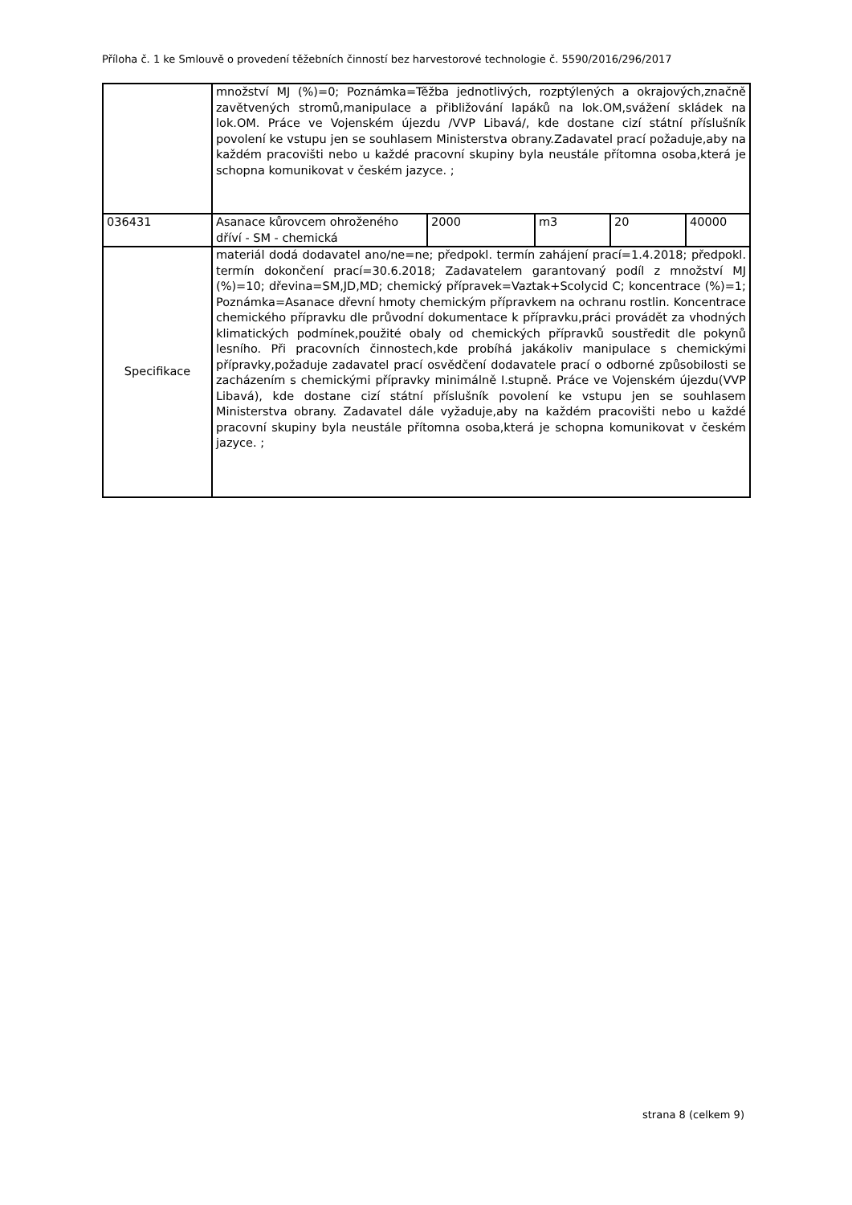Příloha č. 1 ke Smlouvě o provedení těžebních činností bez harvestorové technologie č. 5590/2016/296/2017
| | množství MJ (%)=0; Poznámka=Těžba jednotlivých, rozptýlených a okrajových,značně zavětvených stromů,manipulace a přibližování lapáků na lok.OM,svážení skládek na lok.OM. Práce ve Vojenském újezdu /VVP Libavá/, kde dostane cizí státní příslušník povolení ke vstupu jen se souhlasem Ministerstva obrany.Zadavatel prací požaduje,aby na každém pracovišti nebo u každé pracovní skupiny byla neustále přítomna osoba,která je schopna komunikovat v českém jazyce. ; | | | | |
| 036431 | Asanace kůrovcem ohroženého dříví - SM - chemická | 2000 | m3 | 20 | 40000 |
| Specifikace | materiál dodá dodavatel ano/ne=ne; předpokl. termín zahájení prací=1.4.2018; předpokl. termín dokončení prací=30.6.2018; Zadavatelem garantovaný podíl z množství MJ (%)=10; dřevina=SM,JD,MD; chemický přípravek=Vaztak+Scolycid C; koncentrace (%)=1; Poznámka=Asanace dřevní hmoty chemickým přípravkem na ochranu rostlin. Koncentrace chemického přípravku dle průvodní dokumentace k přípravku,práci provádět za vhodných klimatických podmínek,použité obaly od chemických přípravků soustředit dle pokynů lesního. Při pracovních činnostech,kde probíhá jakákoliv manipulace s chemickými přípravky,požaduje zadavatel prací osvědčení dodavatele prací o odborné způsobilosti se zacházením s chemickými přípravky minimálně I.stupně. Práce ve Vojenském újezdu(VVP Libavá), kde dostane cizí státní příslušník povolení ke vstupu jen se souhlasem Ministerstva obrany. Zadavatel dále vyžaduje,aby na každém pracovišti nebo u každé pracovní skupiny byla neustále přítomna osoba,která je schopna komunikovat v českém jazyce. ; | | | | |
strana 8 (celkem 9)